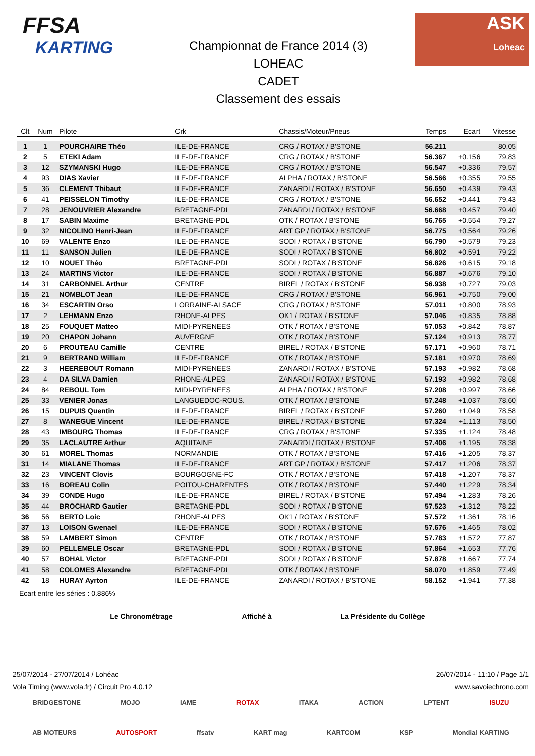FFSA
KARTING
Championnat de France 2014 (3)
LOHEAC
CADET
Classement des essais
ASK
Loheac
| Clt | Num | Pilote | Crk | Chassis/Moteur/Pneus | Temps | Ecart | Vitesse |
| --- | --- | --- | --- | --- | --- | --- | --- |
| 1 | 1 | POURCHAIRE Théo | ILE-DE-FRANCE | CRG / ROTAX / B'STONE | 56.211 | | 80,05 |
| 2 | 5 | ETEKI Adam | ILE-DE-FRANCE | CRG / ROTAX / B'STONE | 56.367 | +0.156 | 79,83 |
| 3 | 12 | SZYMANSKI Hugo | ILE-DE-FRANCE | CRG / ROTAX / B'STONE | 56.547 | +0.336 | 79,57 |
| 4 | 93 | DIAS Xavier | ILE-DE-FRANCE | ALPHA / ROTAX / B'STONE | 56.566 | +0.355 | 79,55 |
| 5 | 36 | CLEMENT Thibaut | ILE-DE-FRANCE | ZANARDI / ROTAX / B'STONE | 56.650 | +0.439 | 79,43 |
| 6 | 41 | PEISSELON Timothy | ILE-DE-FRANCE | CRG / ROTAX / B'STONE | 56.652 | +0.441 | 79,43 |
| 7 | 28 | JENOUVRIER Alexandre | BRETAGNE-PDL | ZANARDI / ROTAX / B'STONE | 56.668 | +0.457 | 79,40 |
| 8 | 17 | SABIN Maxime | BRETAGNE-PDL | OTK / ROTAX / B'STONE | 56.765 | +0.554 | 79,27 |
| 9 | 32 | NICOLINO Henri-Jean | ILE-DE-FRANCE | ART GP / ROTAX / B'STONE | 56.775 | +0.564 | 79,26 |
| 10 | 69 | VALENTE Enzo | ILE-DE-FRANCE | SODI / ROTAX / B'STONE | 56.790 | +0.579 | 79,23 |
| 11 | 11 | SANSON Julien | ILE-DE-FRANCE | SODI / ROTAX / B'STONE | 56.802 | +0.591 | 79,22 |
| 12 | 10 | NOUET Théo | BRETAGNE-PDL | SODI / ROTAX / B'STONE | 56.826 | +0.615 | 79,18 |
| 13 | 24 | MARTINS Victor | ILE-DE-FRANCE | SODI / ROTAX / B'STONE | 56.887 | +0.676 | 79,10 |
| 14 | 31 | CARBONNEL Arthur | CENTRE | BIREL / ROTAX / B'STONE | 56.938 | +0.727 | 79,03 |
| 15 | 21 | NOMBLOT Jean | ILE-DE-FRANCE | CRG / ROTAX / B'STONE | 56.961 | +0.750 | 79,00 |
| 16 | 34 | ESCARTIN Orso | LORRAINE-ALSACE | CRG / ROTAX / B'STONE | 57.011 | +0.800 | 78,93 |
| 17 | 2 | LEHMANN Enzo | RHONE-ALPES | OK1 / ROTAX / B'STONE | 57.046 | +0.835 | 78,88 |
| 18 | 25 | FOUQUET Matteo | MIDI-PYRENEES | OTK / ROTAX / B'STONE | 57.053 | +0.842 | 78,87 |
| 19 | 20 | CHAPON Johann | AUVERGNE | OTK / ROTAX / B'STONE | 57.124 | +0.913 | 78,77 |
| 20 | 6 | PROUTEAU Camille | CENTRE | BIREL / ROTAX / B'STONE | 57.171 | +0.960 | 78,71 |
| 21 | 9 | BERTRAND William | ILE-DE-FRANCE | OTK / ROTAX / B'STONE | 57.181 | +0.970 | 78,69 |
| 22 | 3 | HEEREBOUT Romann | MIDI-PYRENEES | ZANARDI / ROTAX / B'STONE | 57.193 | +0.982 | 78,68 |
| 23 | 4 | DA SILVA Damien | RHONE-ALPES | ZANARDI / ROTAX / B'STONE | 57.193 | +0.982 | 78,68 |
| 24 | 84 | REBOUL Tom | MIDI-PYRENEES | ALPHA / ROTAX / B'STONE | 57.208 | +0.997 | 78,66 |
| 25 | 33 | VENIER Jonas | LANGUEDOC-ROUS. | OTK / ROTAX / B'STONE | 57.248 | +1.037 | 78,60 |
| 26 | 15 | DUPUIS Quentin | ILE-DE-FRANCE | BIREL / ROTAX / B'STONE | 57.260 | +1.049 | 78,58 |
| 27 | 8 | WANEGUE Vincent | ILE-DE-FRANCE | BIREL / ROTAX / B'STONE | 57.324 | +1.113 | 78,50 |
| 28 | 43 | IMBOURG Thomas | ILE-DE-FRANCE | CRG / ROTAX / B'STONE | 57.335 | +1.124 | 78,48 |
| 29 | 35 | LACLAUTRE Arthur | AQUITAINE | ZANARDI / ROTAX / B'STONE | 57.406 | +1.195 | 78,38 |
| 30 | 61 | MOREL Thomas | NORMANDIE | OTK / ROTAX / B'STONE | 57.416 | +1.205 | 78,37 |
| 31 | 14 | MIALANE Thomas | ILE-DE-FRANCE | ART GP / ROTAX / B'STONE | 57.417 | +1.206 | 78,37 |
| 32 | 23 | VINCENT Clovis | BOURGOGNE-FC | OTK / ROTAX / B'STONE | 57.418 | +1.207 | 78,37 |
| 33 | 16 | BOREAU Colin | POITOU-CHARENTES | OTK / ROTAX / B'STONE | 57.440 | +1.229 | 78,34 |
| 34 | 39 | CONDE Hugo | ILE-DE-FRANCE | BIREL / ROTAX / B'STONE | 57.494 | +1.283 | 78,26 |
| 35 | 44 | BROCHARD Gautier | BRETAGNE-PDL | SODI / ROTAX / B'STONE | 57.523 | +1.312 | 78,22 |
| 36 | 56 | BERTO Loic | RHONE-ALPES | OK1 / ROTAX / B'STONE | 57.572 | +1.361 | 78,16 |
| 37 | 13 | LOISON Gwenael | ILE-DE-FRANCE | SODI / ROTAX / B'STONE | 57.676 | +1.465 | 78,02 |
| 38 | 59 | LAMBERT Simon | CENTRE | OTK / ROTAX / B'STONE | 57.783 | +1.572 | 77,87 |
| 39 | 60 | PELLEMELE Oscar | BRETAGNE-PDL | SODI / ROTAX / B'STONE | 57.864 | +1.653 | 77,76 |
| 40 | 57 | BOHAL Victor | BRETAGNE-PDL | SODI / ROTAX / B'STONE | 57.878 | +1.667 | 77,74 |
| 41 | 58 | COLOMES Alexandre | BRETAGNE-PDL | OTK / ROTAX / B'STONE | 58.070 | +1.859 | 77,49 |
| 42 | 18 | HURAY Ayrton | ILE-DE-FRANCE | ZANARDI / ROTAX / B'STONE | 58.152 | +1.941 | 77,38 |
Ecart entre les séries : 0.886%
Le Chronométrage Affiché à La Présidente du Collège
25/07/2014 - 27/07/2014 / Lohéac 26/07/2014 - 11:10 / Page 1/1
Vola Timing (www.vola.fr) / Circuit Pro 4.0.12 www.savoiechrono.com
BRIDGESTONE MOJO IAME ROTAX ITAKA ACTION LPTENT ISUZU
AB MOTEURS AUTOSPORT ffsatv KART mag KARTCOM KSP Mondial KARTING